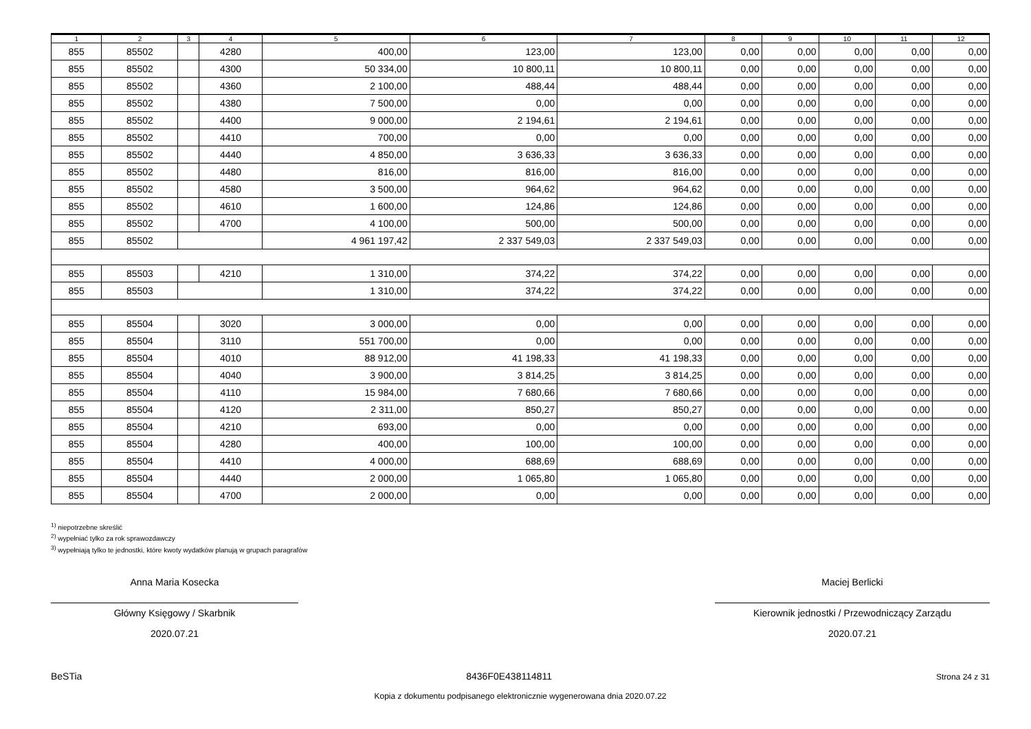| 1 | 2 | 3 | 4 | 5 | 6 | 7 | 8 | 9 | 10 | 11 | 12 |
| --- | --- | --- | --- | --- | --- | --- | --- | --- | --- | --- | --- |
| 855 | 85502 | | 4280 | 400,00 | 123,00 | 123,00 | 0,00 | 0,00 | 0,00 | 0,00 | 0,00 |
| 855 | 85502 | | 4300 | 50 334,00 | 10 800,11 | 10 800,11 | 0,00 | 0,00 | 0,00 | 0,00 | 0,00 |
| 855 | 85502 | | 4360 | 2 100,00 | 488,44 | 488,44 | 0,00 | 0,00 | 0,00 | 0,00 | 0,00 |
| 855 | 85502 | | 4380 | 7 500,00 | 0,00 | 0,00 | 0,00 | 0,00 | 0,00 | 0,00 | 0,00 |
| 855 | 85502 | | 4400 | 9 000,00 | 2 194,61 | 2 194,61 | 0,00 | 0,00 | 0,00 | 0,00 | 0,00 |
| 855 | 85502 | | 4410 | 700,00 | 0,00 | 0,00 | 0,00 | 0,00 | 0,00 | 0,00 | 0,00 |
| 855 | 85502 | | 4440 | 4 850,00 | 3 636,33 | 3 636,33 | 0,00 | 0,00 | 0,00 | 0,00 | 0,00 |
| 855 | 85502 | | 4480 | 816,00 | 816,00 | 816,00 | 0,00 | 0,00 | 0,00 | 0,00 | 0,00 |
| 855 | 85502 | | 4580 | 3 500,00 | 964,62 | 964,62 | 0,00 | 0,00 | 0,00 | 0,00 | 0,00 |
| 855 | 85502 | | 4610 | 1 600,00 | 124,86 | 124,86 | 0,00 | 0,00 | 0,00 | 0,00 | 0,00 |
| 855 | 85502 | | 4700 | 4 100,00 | 500,00 | 500,00 | 0,00 | 0,00 | 0,00 | 0,00 | 0,00 |
| 855 | 85502 | | | 4 961 197,42 | 2 337 549,03 | 2 337 549,03 | 0,00 | 0,00 | 0,00 | 0,00 | 0,00 |
| 855 | 85503 | | 4210 | 1 310,00 | 374,22 | 374,22 | 0,00 | 0,00 | 0,00 | 0,00 | 0,00 |
| 855 | 85503 | | | 1 310,00 | 374,22 | 374,22 | 0,00 | 0,00 | 0,00 | 0,00 | 0,00 |
| 855 | 85504 | | 3020 | 3 000,00 | 0,00 | 0,00 | 0,00 | 0,00 | 0,00 | 0,00 | 0,00 |
| 855 | 85504 | | 3110 | 551 700,00 | 0,00 | 0,00 | 0,00 | 0,00 | 0,00 | 0,00 | 0,00 |
| 855 | 85504 | | 4010 | 88 912,00 | 41 198,33 | 41 198,33 | 0,00 | 0,00 | 0,00 | 0,00 | 0,00 |
| 855 | 85504 | | 4040 | 3 900,00 | 3 814,25 | 3 814,25 | 0,00 | 0,00 | 0,00 | 0,00 | 0,00 |
| 855 | 85504 | | 4110 | 15 984,00 | 7 680,66 | 7 680,66 | 0,00 | 0,00 | 0,00 | 0,00 | 0,00 |
| 855 | 85504 | | 4120 | 2 311,00 | 850,27 | 850,27 | 0,00 | 0,00 | 0,00 | 0,00 | 0,00 |
| 855 | 85504 | | 4210 | 693,00 | 0,00 | 0,00 | 0,00 | 0,00 | 0,00 | 0,00 | 0,00 |
| 855 | 85504 | | 4280 | 400,00 | 100,00 | 100,00 | 0,00 | 0,00 | 0,00 | 0,00 | 0,00 |
| 855 | 85504 | | 4410 | 4 000,00 | 688,69 | 688,69 | 0,00 | 0,00 | 0,00 | 0,00 | 0,00 |
| 855 | 85504 | | 4440 | 2 000,00 | 1 065,80 | 1 065,80 | 0,00 | 0,00 | 0,00 | 0,00 | 0,00 |
| 855 | 85504 | | 4700 | 2 000,00 | 0,00 | 0,00 | 0,00 | 0,00 | 0,00 | 0,00 | 0,00 |
<sup>1)</sup> niepotrzebne skreślić
<sup>2)</sup> wypełniać tylko za rok sprawozdawczy
<sup>3)</sup> wypełniają tylko te jednostki, które kwoty wydatków planują w grupach paragrafów
Anna Maria Kosecka
Główny Księgowy / Skarbnik
2020.07.21
Maciej Berlicki
Kierownik jednostki / Przewodniczący Zarządu
2020.07.21
BeSTia
8436F0E438114811
Strona 24 z 31
Kopia z dokumentu podpisanego elektronicznie wygenerowana dnia 2020.07.22